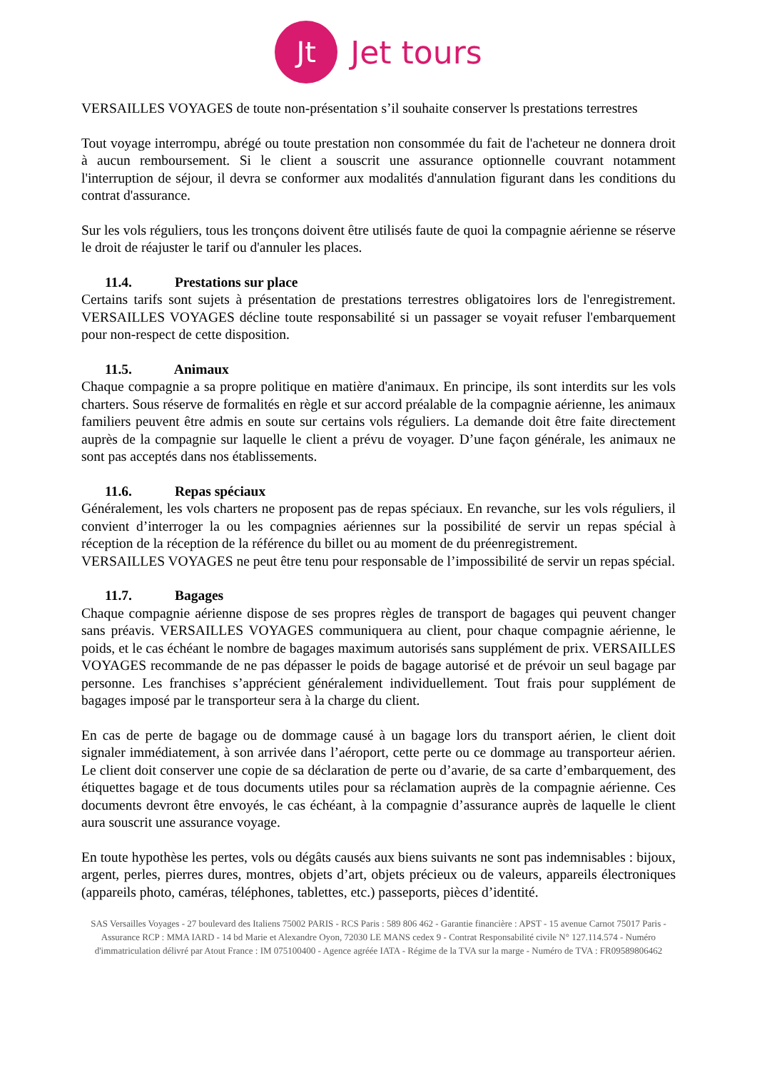Jt
Jet tours
VERSAILLES VOYAGES de toute non-présentation s’il souhaite conserver ls prestations terrestres
Tout voyage interrompu, abrégé ou toute prestation non consommée du fait de l'acheteur ne donnera droit à aucun remboursement. Si le client a souscrit une assurance optionnelle couvrant notamment l'interruption de séjour, il devra se conformer aux modalités d'annulation figurant dans les conditions du contrat d'assurance.
Sur les vols réguliers, tous les tronçons doivent être utilisés faute de quoi la compagnie aérienne se réserve le droit de réajuster le tarif ou d'annuler les places.
11.4. Prestations sur place
Certains tarifs sont sujets à présentation de prestations terrestres obligatoires lors de l'enregistrement. VERSAILLES VOYAGES décline toute responsabilité si un passager se voyait refuser l'embarquement pour non-respect de cette disposition.
11.5. Animaux
Chaque compagnie a sa propre politique en matière d'animaux. En principe, ils sont interdits sur les vols charters. Sous réserve de formalités en règle et sur accord préalable de la compagnie aérienne, les animaux familiers peuvent être admis en soute sur certains vols réguliers. La demande doit être faite directement auprès de la compagnie sur laquelle le client a prévu de voyager. D’une façon générale, les animaux ne sont pas acceptés dans nos établissements.
11.6. Repas spéciaux
Généralement, les vols charters ne proposent pas de repas spéciaux. En revanche, sur les vols réguliers, il convient d’interroger la ou les compagnies aériennes sur la possibilité de servir un repas spécial à réception de la réception de la référence du billet ou au moment de du préenregistrement.
VERSAILLES VOYAGES ne peut être tenu pour responsable de l’impossibilité de servir un repas spécial.
11.7. Bagages
Chaque compagnie aérienne dispose de ses propres règles de transport de bagages qui peuvent changer sans préavis. VERSAILLES VOYAGES communiquera au client, pour chaque compagnie aérienne, le poids, et le cas échéant le nombre de bagages maximum autorisés sans supplément de prix. VERSAILLES VOYAGES recommande de ne pas dépasser le poids de bagage autorisé et de prévoir un seul bagage par personne. Les franchises s’apprécient généralement individuellement. Tout frais pour supplément de bagages imposé par le transporteur sera à la charge du client.
En cas de perte de bagage ou de dommage causé à un bagage lors du transport aérien, le client doit signaler immédiatement, à son arrivée dans l’aéroport, cette perte ou ce dommage au transporteur aérien. Le client doit conserver une copie de sa déclaration de perte ou d’avarie, de sa carte d’embarquement, des étiquettes bagage et de tous documents utiles pour sa réclamation auprès de la compagnie aérienne. Ces documents devront être envoyés, le cas échéant, à la compagnie d’assurance auprès de laquelle le client aura souscrit une assurance voyage.
En toute hypothèse les pertes, vols ou dégâts causés aux biens suivants ne sont pas indemnisables : bijoux, argent, perles, pierres dures, montres, objets d’art, objets précieux ou de valeurs, appareils électroniques (appareils photo, caméras, téléphones, tablettes, etc.) passeports, pièces d’identité.
SAS Versailles Voyages - 27 boulevard des Italiens 75002 PARIS - RCS Paris : 589 806 462 - Garantie financière : APST - 15 avenue Carnot 75017 Paris - Assurance RCP : MMA IARD - 14 bd Marie et Alexandre Oyon, 72030 LE MANS cedex 9 - Contrat Responsabilité civile N° 127.114.574 - Numéro d'immatriculation délivré par Atout France : IM 075100400 - Agence agréée IATA - Régime de la TVA sur la marge - Numéro de TVA : FR09589806462